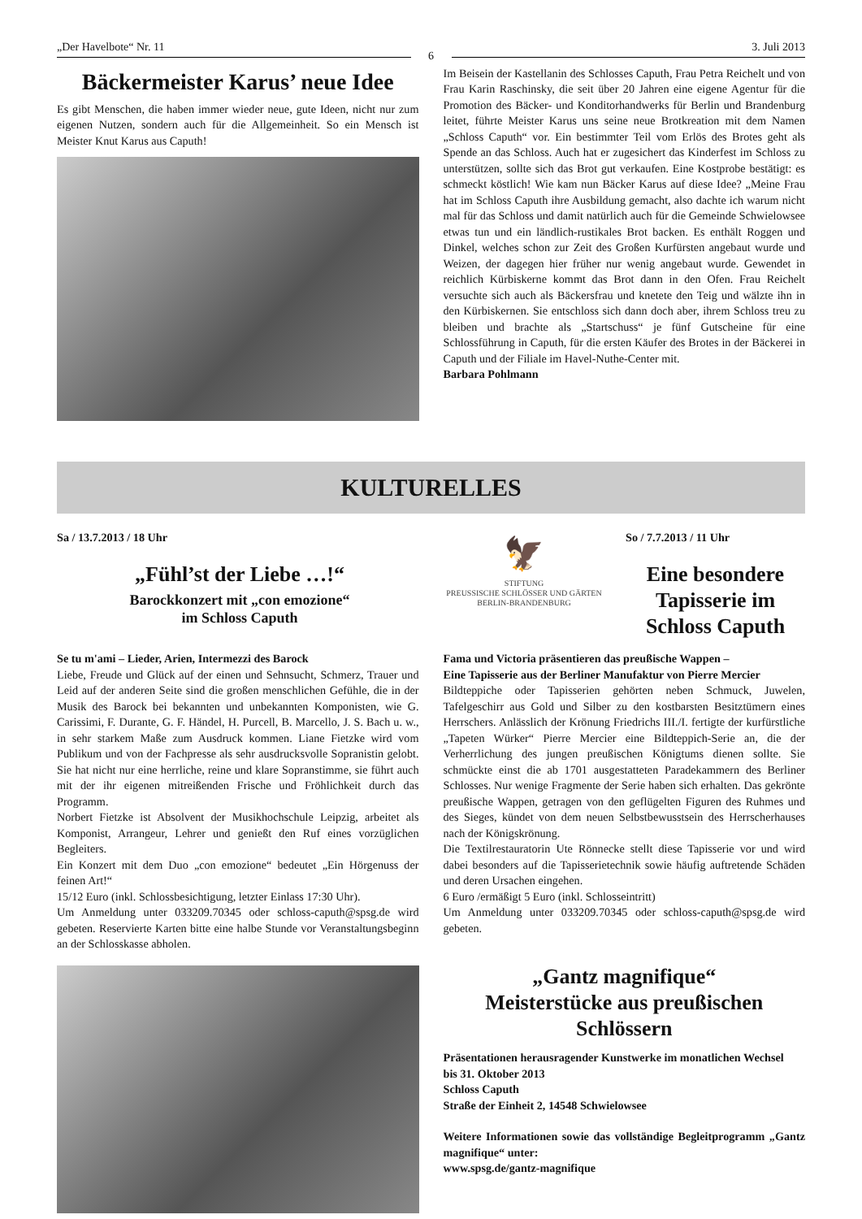„Der Havelbote“ Nr. 11 6 3. Juli 2013
Bäckermeister Karus’ neue Idee
Es gibt Menschen, die haben immer wieder neue, gute Ideen, nicht nur zum eigenen Nutzen, sondern auch für die Allgemeinheit. So ein Mensch ist Meister Knut Karus aus Caputh!
Im Beisein der Kastellanin des Schlosses Caputh, Frau Petra Reichelt und von Frau Karin Raschinsky, die seit über 20 Jahren eine eigene Agentur für die Promotion des Bäcker- und Konditorhandwerks für Berlin und Brandenburg leitet, führte Meister Karus uns seine neue Brotkreation mit dem Namen „Schloss Caputh“ vor. Ein bestimmter Teil vom Erlös des Brotes geht als Spende an das Schloss. Auch hat er zugesichert das Kinderfest im Schloss zu unterstützen, sollte sich das Brot gut verkaufen. Eine Kostprobe bestätigt: es schmeckt köstlich! Wie kam nun Bäcker Karus auf diese Idee? „Meine Frau hat im Schloss Caputh ihre Ausbildung gemacht, also dachte ich warum nicht mal für das Schloss und damit natürlich auch für die Gemeinde Schwielowsee etwas tun und ein ländlich-rustikales Brot backen. Es enthält Roggen und Dinkel, welches schon zur Zeit des Großen Kurfürsten angebaut wurde und Weizen, der dagegen hier früher nur wenig angebaut wurde. Gewendet in reichlich Kürbiskerne kommt das Brot dann in den Ofen. Frau Reichelt versuchte sich auch als Bäckersfrau und knetete den Teig und wälzte ihn in den Kürbiskernen. Sie entschloss sich dann doch aber, ihrem Schloss treu zu bleiben und brachte als „Startschuss“ je fünf Gutscheine für eine Schlossführung in Caputh, für die ersten Käufer des Brotes in der Bäckerei in Caputh und der Filiale im Havel-Nuthe-Center mit.
Barbara Pohlmann
KULTURELLES
Sa / 13.7.2013 / 18 Uhr
„Fühl’st der Liebe …!“
Barockkonzert mit „con emozione“
im Schloss Caputh
🦅
STIFTUNG
PREUSSISCHE SCHLÖSSER UND GÄRTEN
BERLIN-BRANDENBURG
So / 7.7.2013 / 11 Uhr
Eine besondere Tapisserie im Schloss Caputh
Se tu m'ami – Lieder, Arien, Intermezzi des Barock
Liebe, Freude und Glück auf der einen und Sehnsucht, Schmerz, Trauer und Leid auf der anderen Seite sind die großen menschlichen Gefühle, die in der Musik des Barock bei bekannten und unbekannten Komponisten, wie G. Carissimi, F. Durante, G. F. Händel, H. Purcell, B. Marcello, J. S. Bach u. w., in sehr starkem Maße zum Ausdruck kommen. Liane Fietzke wird vom Publikum und von der Fachpresse als sehr ausdrucksvolle Sopranistin gelobt. Sie hat nicht nur eine herrliche, reine und klare Sopranstimme, sie führt auch mit der ihr eigenen mitreißenden Frische und Fröhlichkeit durch das Programm.
Norbert Fietzke ist Absolvent der Musikhochschule Leipzig, arbeitet als Komponist, Arrangeur, Lehrer und genießt den Ruf eines vorzüglichen Begleiters.
Ein Konzert mit dem Duo „con emozione“ bedeutet „Ein Hörgenuss der feinen Art!“
15/12 Euro (inkl. Schlossbesichtigung, letzter Einlass 17:30 Uhr).
Um Anmeldung unter 033209.70345 oder schloss-caputh@spsg.de wird gebeten. Reservierte Karten bitte eine halbe Stunde vor Veranstaltungsbeginn an der Schlosskasse abholen.
Fama und Victoria präsentieren das preußische Wappen –
Eine Tapisserie aus der Berliner Manufaktur von Pierre Mercier
Bildteppiche oder Tapisserien gehörten neben Schmuck, Juwelen, Tafelgeschirr aus Gold und Silber zu den kostbarsten Besitztümern eines Herrschers. Anlässlich der Krönung Friedrichs III./I. fertigte der kurfürstliche „Tapeten Würker“ Pierre Mercier eine Bildteppich-Serie an, die der Verherrlichung des jungen preußischen Königtums dienen sollte. Sie schmückte einst die ab 1701 ausgestatteten Paradekammern des Berliner Schlosses. Nur wenige Fragmente der Serie haben sich erhalten. Das gekrönte preußische Wappen, getragen von den geflügelten Figuren des Ruhmes und des Sieges, kündet von dem neuen Selbstbewusstsein des Herrscherhauses nach der Königskrönung.
Die Textilrestauratorin Ute Rönnecke stellt diese Tapisserie vor und wird dabei besonders auf die Tapisserietechnik sowie häufig auftretende Schäden und deren Ursachen eingehen.
6 Euro /ermäßigt 5 Euro (inkl. Schlosseintritt)
Um Anmeldung unter 033209.70345 oder schloss-caputh@spsg.de wird gebeten.
„Gantz magnifique“
Meisterstücke aus preußischen Schlössern
Präsentationen herausragender Kunstwerke im monatlichen Wechsel
bis 31. Oktober 2013
Schloss Caputh
Straße der Einheit 2, 14548 Schwielowsee
Weitere Informationen sowie das vollständige Begleitprogramm „Gantz magnifique“ unter:
www.spsg.de/gantz-magnifique